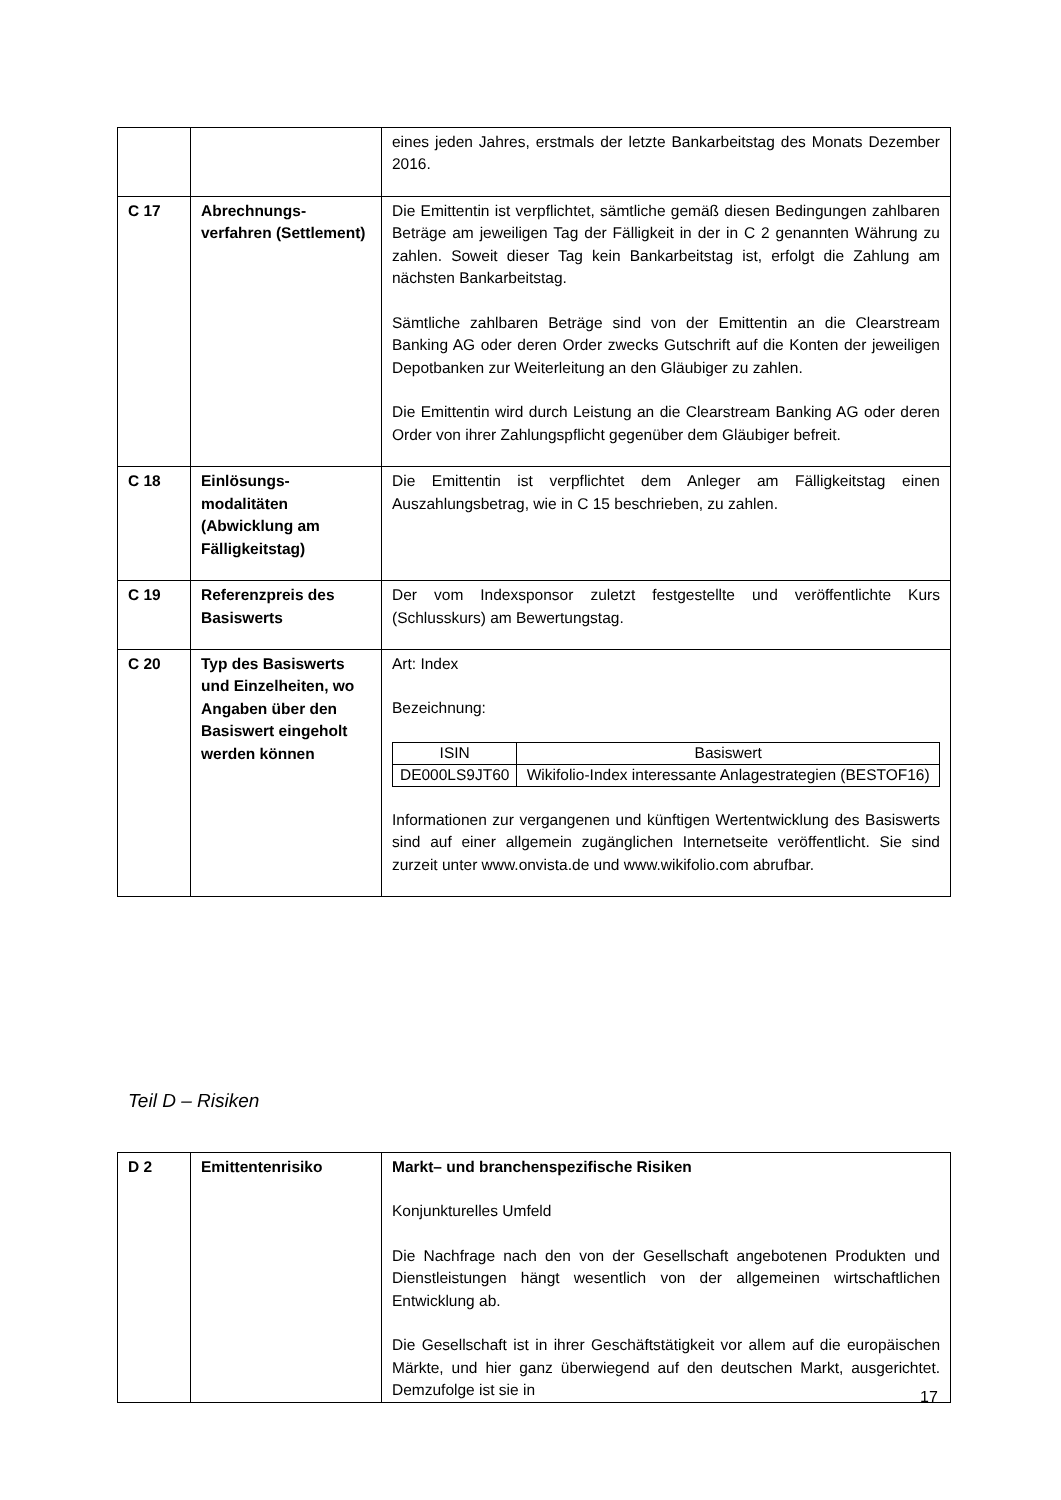| | | eines jeden Jahres, erstmals der letzte Bankarbeitstag des Monats Dezember 2016. |
| C 17 | Abrechnungs-verfahren (Settlement) | Die Emittentin ist verpflichtet, sämtliche gemäß diesen Bedingungen zahlbaren Beträge am jeweiligen Tag der Fälligkeit in der in C 2 genannten Währung zu zahlen. Soweit dieser Tag kein Bankarbeitstag ist, erfolgt die Zahlung am nächsten Bankarbeitstag. Sämtliche zahlbaren Beträge sind von der Emittentin an die Clearstream Banking AG oder deren Order zwecks Gutschrift auf die Konten der jeweiligen Depotbanken zur Weiterleitung an den Gläubiger zu zahlen. Die Emittentin wird durch Leistung an die Clearstream Banking AG oder deren Order von ihrer Zahlungspflicht gegenüber dem Gläubiger befreit. |
| C 18 | Einlösungs-modalitäten (Abwicklung am Fälligkeitstag) | Die Emittentin ist verpflichtet dem Anleger am Fälligkeitstag einen Auszahlungsbetrag, wie in C 15 beschrieben, zu zahlen. |
| C 19 | Referenzpreis des Basiswerts | Der vom Indexsponsor zuletzt festgestellte und veröffentlichte Kurs (Schlusskurs) am Bewertungstag. |
| C 20 | Typ des Basiswerts und Einzelheiten, wo Angaben über den Basiswert eingeholt werden können | Art: Index Bezeichnung: / ISIN / Basiswert / / --- / --- / / DE000LS9JT60 / Wikifolio-Index interessante Anlagestrategien (BESTOF16) / Informationen zur vergangenen und künftigen Wertentwicklung des Basiswerts sind auf einer allgemein zugänglichen Internetseite veröffentlicht. Sie sind zurzeit unter www.onvista.de und www.wikifolio.com abrufbar. |
Teil D – Risiken
| D 2 | Emittentenrisiko | Markt– und branchenspezifische Risiken Konjunkturelles Umfeld Die Nachfrage nach den von der Gesellschaft angebotenen Produkten und Dienstleistungen hängt wesentlich von der allgemeinen wirtschaftlichen Entwicklung ab. Die Gesellschaft ist in ihrer Geschäftstätigkeit vor allem auf die europäischen Märkte, und hier ganz überwiegend auf den deutschen Markt, ausgerichtet. Demzufolge ist sie in |
17